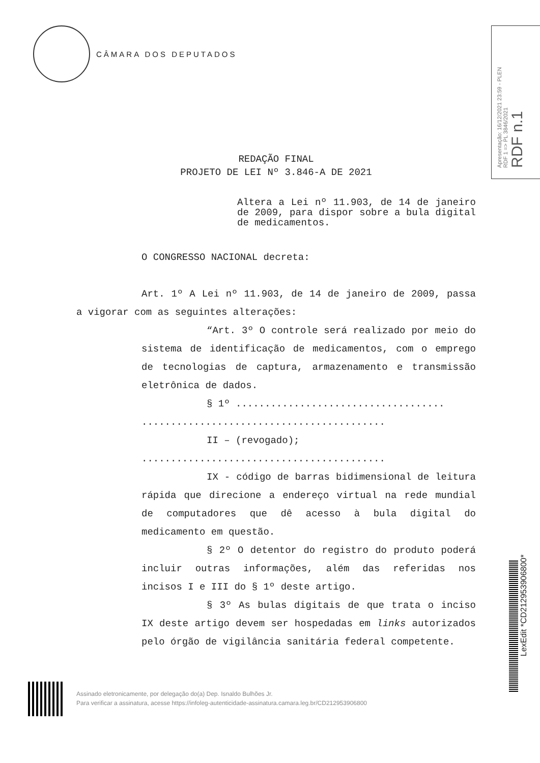CÂMARA DOS DEPUTADOS
Apresentação: 16/12/2021 23:59 - PLEN
RDF 1 => PL 3846/2021
RDF n.1
REDAÇÃO FINAL
PROJETO DE LEI Nº 3.846-A DE 2021
Altera a Lei nº 11.903, de 14 de janeiro de 2009, para dispor sobre a bula digital de medicamentos.
O CONGRESSO NACIONAL decreta:
Art. 1º A Lei nº 11.903, de 14 de janeiro de 2009, passa a vigorar com as seguintes alterações:
“Art. 3º O controle será realizado por meio do sistema de identificação de medicamentos, com o emprego de tecnologias de captura, armazenamento e transmissão eletrônica de dados.
§ 1º ....................................
..........................................
II – (revogado);
..........................................
IX - código de barras bidimensional de leitura rápida que direcione a endereço virtual na rede mundial de computadores que dê acesso à bula digital do medicamento em questão.
§ 2º O detentor do registro do produto poderá incluir outras informações, além das referidas nos incisos I e III do § 1º deste artigo.
§ 3º As bulas digitais de que trata o inciso IX deste artigo devem ser hospedadas em links autorizados pelo órgão de vigilância sanitária federal competente.
Assinado eletronicamente, por delegação do(a) Dep. Isnaldo Bulhões Jr.
Para verificar a assinatura, acesse https://infoleg-autenticidade-assinatura.camara.leg.br/CD212953906800
LexEdit *CD212953906800*